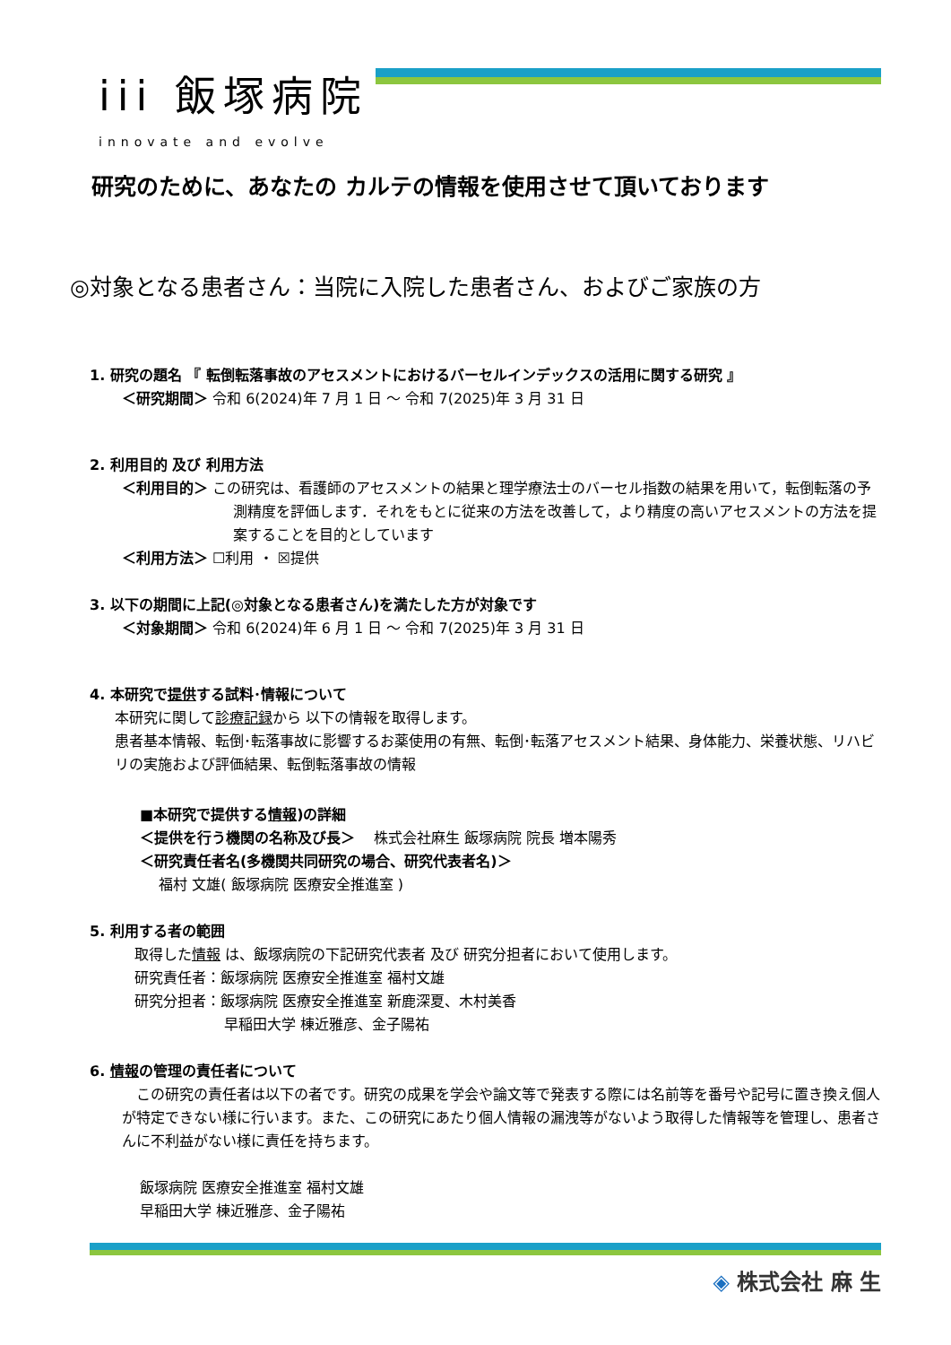iii 飯塚病院
innovate and evolve
研究のために、あなたの カルテの情報を使用させて頂いております
◎対象となる患者さん：当院に入院した患者さん、およびご家族の方
1. 研究の題名 『 転倒転落事故のアセスメントにおけるバーセルインデックスの活用に関する研究 』
＜研究期間＞ 令和 6(2024)年 7 月 1 日 ～ 令和 7(2025)年 3 月 31 日
2. 利用目的 及び 利用方法
＜利用目的＞ この研究は、看護師のアセスメントの結果と理学療法士のバーセル指数の結果を用いて，転倒転落の予測精度を評価します．それをもとに従来の方法を改善して，より精度の高いアセスメントの方法を提案することを目的としています
＜利用方法＞ ☐利用 ・ ☒提供
3. 以下の期間に上記(◎対象となる患者さん)を満たした方が対象です
＜対象期間＞ 令和 6(2024)年 6 月 1 日 ～ 令和 7(2025)年 3 月 31 日
4. 本研究で提供する試料･情報について
本研究に関して診療記録から 以下の情報を取得します。
患者基本情報、転倒･転落事故に影響するお薬使用の有無、転倒･転落アセスメント結果、身体能力、栄養状態、リハビリの実施および評価結果、転倒転落事故の情報
■本研究で提供する情報)の詳細
＜提供を行う機関の名称及び長＞　 株式会社麻生 飯塚病院 院長 増本陽秀
＜研究責任者名(多機関共同研究の場合、研究代表者名)＞
　 福村 文雄( 飯塚病院 医療安全推進室 )
5. 利用する者の範囲
取得した情報 は、飯塚病院の下記研究代表者 及び 研究分担者において使用します。
研究責任者：飯塚病院 医療安全推進室 福村文雄
研究分担者：飯塚病院 医療安全推進室 新鹿深夏、木村美香
早稲田大学 棟近雅彦、金子陽祐
6. 情報の管理の責任者について
　この研究の責任者は以下の者です。研究の成果を学会や論文等で発表する際には名前等を番号や記号に置き換え個人が特定できない様に行います。また、この研究にあたり個人情報の漏洩等がないよう取得した情報等を管理し、患者さんに不利益がない様に責任を持ちます。
飯塚病院 医療安全推進室 福村文雄
早稲田大学 棟近雅彦、金子陽祐
◈ 株式会社 麻 生